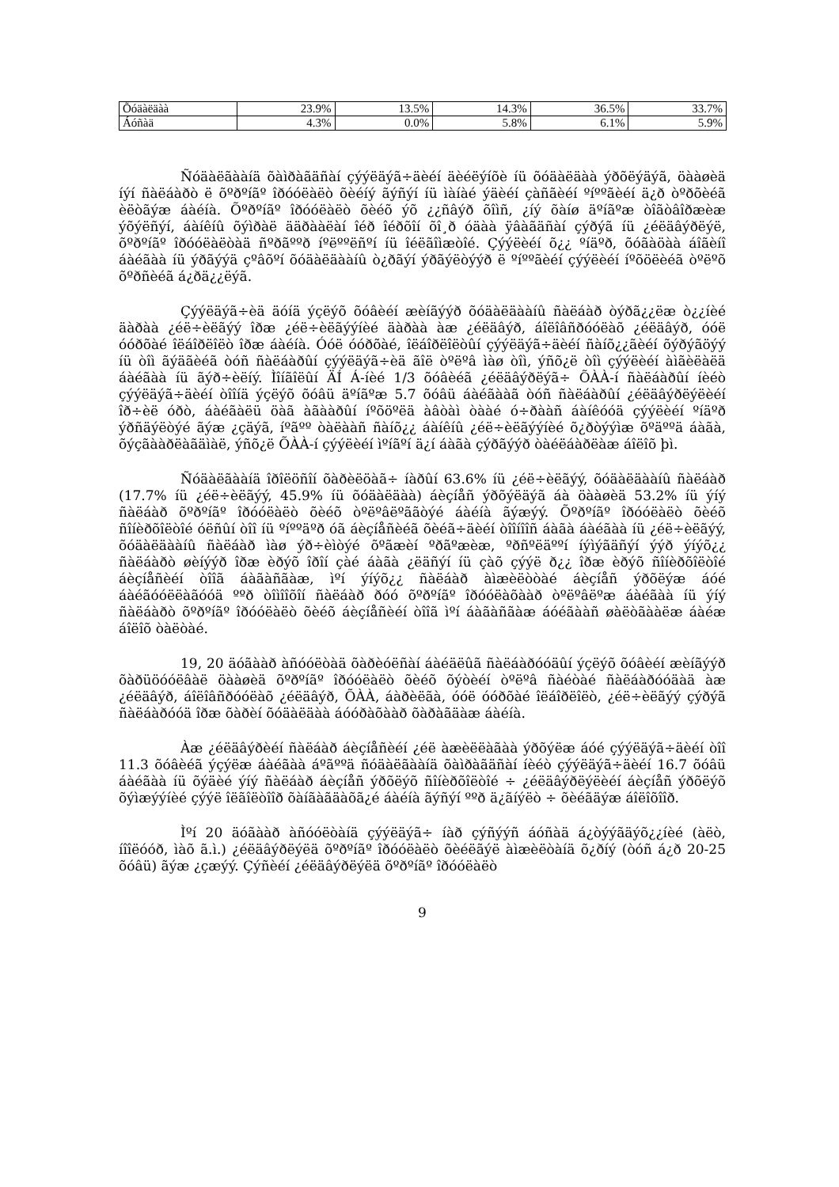| Õóäàëäàà | 23.9% | 13.5% | 14.3% | 36.5% | 33.7% |
| Áóñàä | 4.3% | 0.0% | 5.8% | 6.1% | 5.9% |
Ñóäàëãààíä õàìðàãäñàí çýýëäýã÷äèéí äèéëýíõè íü õóäàëäàà ýðõëýäýã, öààøèä íýí ñàëáàðò ë õºðºíãº îðóóëàëò õèéíý ãýñýí íü ìàíàé ýäèéí çàñãèéí ºíººãèéí ä¿ð òºðõèéã èëòãýæ áàéíà. Õºðºíãº îðóóëàëò õèéõ ýõ ¿¿ñâýð õîìñ, ¿íý õàíø äºíãºæ òîãòâîðæèæ ýõýëñýí, áàíêíû õýìðàë ääðààëàí îéð îéðõîí õî¸ð óäàà ÿâàãäñàí çýðýã íü ¿éëäâýðëýë, õºðºíãº îðóóëàëòàä ñºðãººð íºëººëñºí íü îéëãîìæòîé. Çýýëèéí õ¿¿ ºíäºð, õóãàöàà áîãèíî áàéãàà íü ýðãýýä çºâõºí õóäàëäààíû ò¿ðãýí ýðãýëòýýð ë ºíººãèéí çýýëèéí íºõöëèéã òºëºõ õºðñèéã á¿ðä¿¿ëýã.
Çýýëäýã÷èä äóíä ýçëýõ õóâèéí æèíãýýð õóäàëäààíû ñàëáàð òýðã¿¿ëæ ò¿¿íèé äàðàà ¿éë÷èëãýý îðæ ¿éë÷èëãýýíèé äàðàà àæ ¿éëäâýð, áîëîâñðóóëàõ ¿éëäâýð, óóë óóðõàé îëáîðëîëò îðæ áàéíà. Óóë óóðõàé, îëáîðëîëòûí çýýëäýã÷äèéí ñàíõ¿¿ãèéí õýðýãöýý íü òîì ãýäãèéã òóñ ñàëáàðûí çýýëäýã÷èä ãîë òºëºâ ìàø òîì, ýñõ¿ë òîì çýýëèéí àìãèëàëä áàéãàà íü ãýð÷èëíý. Ìîíãîëûí ÄÍ Á-íèé 1/3 õóâèéã ¿éëäâýðëýã÷ ÕÀÀ-í ñàëáàðûí íèéò çýýëäýã÷äèéí òîîíä ýçëýõ õóâü äºíãºæ 5.7 õóâü áàéãààã òóñ ñàëáàðûí ¿éëäâýðëýëèéí îð÷èë óðò, áàéãàëü öàã àãààðûí íºõöºëä àâòàì òààé ó÷ðààñ áàíêóóä çýýëèéí ºíäºð ýðñäýëòýé ãýæ ¿çäýã, íºãºº òàëààñ ñàíõ¿¿ áàíêíû ¿éë÷èëãýýíèé õ¿ðòýýìæ õºäººä áàãà, õýçãààðëàãäìàë, ýñõ¿ë ÕÀÀ-í çýýëèéí ìºíãºí ä¿í áàãà çýðãýýð òàéëáàðëàæ áîëîõ þì.
Ñóäàëãààíä îðîëöñîí õàðèëöàã÷ íàðûí 63.6% íü ¿éë÷èëãýý, õóäàëäààíû ñàëáàð (17.7% íü ¿éë÷èëãýý, 45.9% íü õóäàëäàà) áèçíåñ ýðõýëäýã áà öààøèä 53.2% íü ýíý ñàëáàð õºðºíãº îðóóëàëò õèéõ òºëºâëºããòýé áàéíà ãýæýý. Õºðºíãº îðóóëàëò õèéõ ñîíèðõîëòîé óëñûí òîî íü ºíººäºð óã áèçíåñèéã õèéã÷äèéí òîîíîîñ áàãà áàéãàà íü ¿éë÷èëãýý, õóäàëäààíû ñàëáàð ìàø ýð÷èìòýé õºãæèí ºðãºæèæ, ºðñºëäººí íýìýãäñýí ýýð ýíýõ¿¿ ñàëáàðò øèíýýð îðæ èðýõ îðîí çàé áàãà ¿ëäñýí íü çàõ çýýë ð¿¿ îðæ èðýõ ñîíèðõîëòîé áèçíåñèéí òîîã áàãàñãàæ, ìºí ýíýõ¿¿ ñàëáàð àìæèëòòàé áèçíåñ ýðõëýæ áóé áàéãóóëëàãóóä ººð òîìîîõîí ñàëáàð ðóó õºðºíãº îðóóëàõààð òºëºâëºæ áàéãàà íü ýíý ñàëáàðò õºðºíãº îðóóëàëò õèéõ áèçíåñèéí òîîã ìºí áàãàñãàæ áóéãààñ øàëòãààëæ áàéæ áîëîõ òàëòàé.
19, 20 äóãààð àñóóëòàä õàðèóëñàí áàéäëûã ñàëáàðóóäûí ýçëýõ õóâèéí æèíãýýð õàðüöóóëâàë öààøèä õºðºíãº îðóóëàëò õèéõ õýòèéí òºëºâ ñàéòàé ñàëáàðóóäàä àæ ¿éëäâýð, áîëîâñðóóëàõ ¿éëäâýð, ÕÀÀ, áàðèëãà, óóë óóðõàé îëáîðëîëò, ¿éë÷èëãýý çýðýã ñàëáàðóóä îðæ õàðèí õóäàëäàà áóóðàõààð õàðàãäàæ áàéíà.
Àæ ¿éëäâýðèéí ñàëáàð áèçíåñèéí ¿éë àæèëëàãàà ýðõýëæ áóé çýýëäýã÷äèéí òîî 11.3 õóâèéã ýçýëæ áàéãàà áºãººä ñóäàëãààíä õàìðàãäñàí íèéò çýýëäýã÷äèéí 16.7 õóâü áàéãàà íü õýäèé ýíý ñàëáàð áèçíåñ ýðõëýõ ñîíèðõîëòîé ÷ ¿éëäâýðëýëèéí áèçíåñ ýðõëýõ õýìæýýíèé çýýë îëãîëòîîð õàíãàãäàõã¿é áàéíà ãýñýí ººð ä¿ãíýëò ÷ õèéãäýæ áîëîõîîð.
Ìºí 20 äóãààð àñóóëòàíä çýýëäýã÷ íàð çýñýýñ áóñàä á¿òýýãäýõ¿¿íèé (àëò, íîîëóóð, ìàõ ã.ì.) ¿éëäâýðëýëä õºðºíãº îðóóëàëò õèéëãýë àìæèëòàíä õ¿ðíý (òóñ á¿ð 20-25 õóâü) ãýæ ¿çæýý. Çýñèéí ¿éëäâýðëýëä õºðºíãº îðóóëàëò
9